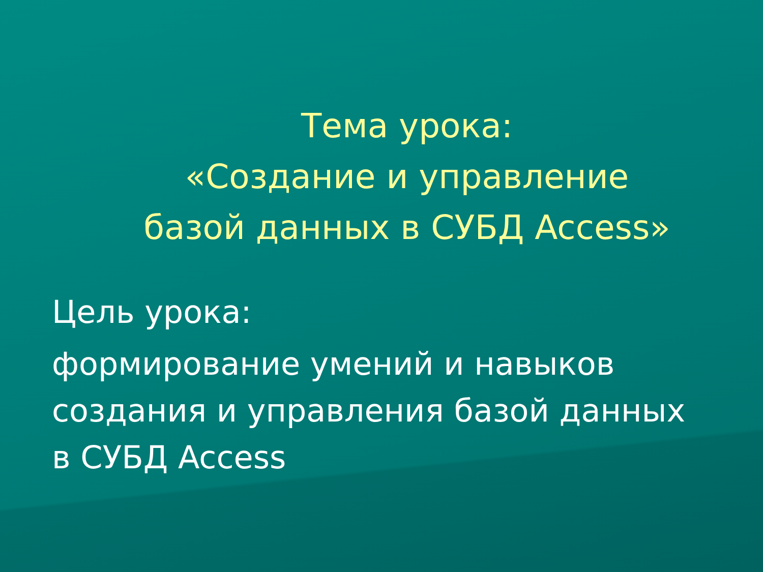Тема урока:
«Создание и управление
базой данных в СУБД Access»
Цель урока:
формирование умений и навыков
создания и управления базой данных
в СУБД Access